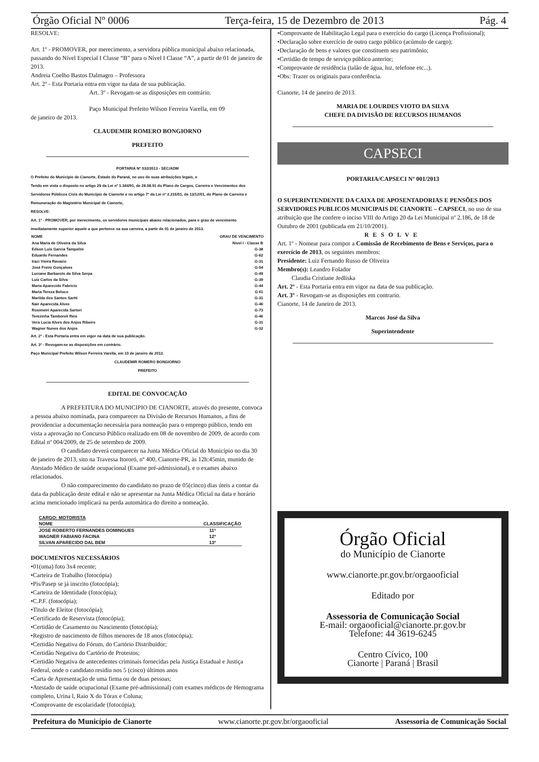Órgão Oficial Nº 0006 Terça-feira, 15 de Dezembro de 2013 Pág. 4
RESOLVE:
Art. 1º - PROMOVER, por merecimento, a servidora pública municipal abaixo relacionada, passando do Nível Especial I Classe “B” para o Nível I Classe “A”, a partir de 01 de janeiro de 2013.
Andreia Coelho Bastos Dalmagro – Professora
Art. 2º - Esta Portaria entra em vigor na data de sua publicação.
Art. 3º - Revogam-se as disposições em contrário.
Paço Municipal Prefeito Wilson Ferreira Varella, em 09
de janeiro de 2013.
CLAUDEMIR ROMERO BONGIORNO
PREFEITO
PORTARIA Nº 032/2013 - SEC/ADM
O Prefeito do Município de Cianorte, Estado do Paraná, no uso de suas atribuições legais, e
Tendo em vista o disposto no artigo 29 da Lei nº 1.344/91, de 28.08.91 do Plano de Cargos, Carreira e Vencimentos dos Servidores Públicos Civis do Município de Cianorte e no artigo 7º da Lei nº 2.216/01, de 13/12/01, do Plano de Carreira e Remuneração do Magistério Municipal de Cianorte,
RESOLVE:
Art. 1º - PROMOVER, por merecimento, os servidores municipais abaixo relacionados, para o grau de vencimento imediatamente superior aquele a que pertence na sua carreira, a partir de 01 de janeiro de 2013.
| NOME | GRAU DE VENCIMENTO |
| --- | --- |
| Ana Maria de Oliveira da Silva | Nivel I - Classe B |
| Edson Luis Garcia Tampelini | G-38 |
| Eduardo Fernandes | G-62 |
| Iraci Vieira Ravazio | G-31 |
| José Freire Gonçalves | G-54 |
| Luciane Barbarolo da Silva Serpa | G-49 |
| Luiz Carlos da Silva | G-39 |
| Maria Aparecido Fabricio | G-44 |
| Maria Tereza Beluco | G 61 |
| Marilda dos Santos Sartti | G-31 |
| Nair Aparecida Alves | G-46 |
| Rosimeiri Aparecida Sartori | G-73 |
| Terezinha Tamboreli Reis | G-46 |
| Vera Lucia Alves dos Anjos Ribeiro | G-31 |
| Wagner Nunes dos Anjos | G-32 |
Art. 2º - Esta Portaria entra em vigor na data de sua publicação.
Art. 3º - Revogam-se as disposições em contrário.
Paço Municipal Prefeito Wilson Ferreira Varella, em 10 de janeiro de 2013.
CLAUDEMIR ROMERO BONGIORNO
PREFEITO
EDITAL DE CONVOCAÇÃO
A PREFEITURA DO MUNICIPIO DE CIANORTE, através do presente, convoca a pessoa abaixo nominada, para comparecer na Divisão de Recursos Humanos, a fins de providenciar a documentação necessária para nomeação para o emprego público, tendo em vista a aprovação no Concurso Público realizado em 08 de novembro de 2009, de acordo com Edital nº 004/2009, de 25 de setembro de 2009.
O candidato deverá comparecer na Junta Médica Oficial do Município no dia 30 de janeiro de 2013, sito na Travessa Itororó, nº 400, Cianorte-PR, às 12h:45min, munido de Atestado Médico de saúde ocupacional (Exame pré-admissional), e o exames abaixo relacionados.
O não comparecimento do candidato no prazo de 05(cinco) dias úteis a contar da data da publicação deste edital e não se apresentar na Junta Médica Oficial na data e horário acima mencionado implicará na perda automática do direito a nomeação.
| CARGO: MOTORISTA | |
| NOME | CLASSIFICAÇÃO |
| JOSE ROBERTO FERNANDES DOMINGUES | 11º |
| WAGNER FABIANO FACINA | 12º |
| SILVAN APARECIDO DAL BEM | 13º |
DOCUMENTOS NECESSÁRIOS
•01(uma) foto 3x4 recente;
•Carteira de Trabalho (fotocópia)
•Pis/Pasep se já inscrito (fotocópia);
•Carteira de Identidade (fotocópia);
•C.P.F. (fotocópia);
•Titulo de Eleitor (fotocópia);
•Certificado de Reservista (fotocópia);
•Certidão de Casamento ou Nascimento (fotocópia);
•Registro de nascimento de filhos menores de 18 anos (fotocópia);
•Certidão Negativa do Fórum, do Cartório Distribuidor;
•Certidão Negativa do Cartório de Protestos;
•Certidão Negativa de antecedentes criminais fornecidas pela Justiça Estadual e Justiça Federal, onde o candidato residiu nos 5 (cinco) últimos anos
•Carta de Apresentação de uma firma ou de duas pessoas;
•Atestado de saúde ocupacional (Exame pré-admissional) com exames médicos de Hemograma completo, Urina l, Raio X do Tórax e Coluna;
•Comprovante de escolaridade (fotocópia);
•Comprovante de Habilitação Legal para o exercício do cargo (Licença Profissional);
•Declaração sobre exercício de outro cargo público (acúmulo de cargo);
•Declaração de bens e valores que constituem seu patrimônio;
•Certidão de tempo de serviço público anterior;
•Comprovante de residência (talão de água, luz, telefone etc...).
•Obs: Trazer os originais para conferência.
Cianorte, 14 de janeiro de 2013.
MARIA DE LOURDES VIOTO DA SILVA
CHEFE DA DIVISÃO DE RECURSOS HUMANOS
CAPSECI
PORTARIA/CAPSECI Nº 001/2013
O SUPERINTENDENTE DA CAIXA DE APOSENTADORIAS E PENSÕES DOS SERVIDORES PUBLICOS MUNICIPAIS DE CIANORTE – CAPSECI, no uso de sua atribuição que lhe confere o inciso VIII do Artigo 20 da Lei Municipal nº 2.186, de 18 de Outubro de 2001 (publicada em 21/10/2001).
RESOLVE
Art. 1º - Nomear para compor a Comissão de Recebimento de Bens e Serviços, para o exercício de 2013, os seguintes membros:
Presidente: Luiz Fernando Russo de Oliveira
Membro(s): Leandro Folador
Claudia Cristiane Jedliska
Art. 2º - Esta Portaria entra em vigor na data de sua publicação.
Art. 3º - Revogam-se as disposições em contrario.
Cianorte, 14 de Janeiro de 2013.
Marcos José da Silva
Superintendente
Órgão Oficial
do Município de Cianorte
www.cianorte.pr.gov.br/orgaooficial
Editado por
Assessoria de Comunicação Social
E-mail: orgaooficial@cianorte.pr.gov.br
Telefone: 44 3619-6245
Centro Cívico, 100
Cianorte | Paraná | Brasil
Prefeitura do Município de Cianorte www.cianorte.pr.gov.br/orgaooficial Assessoria de Comunicação Social